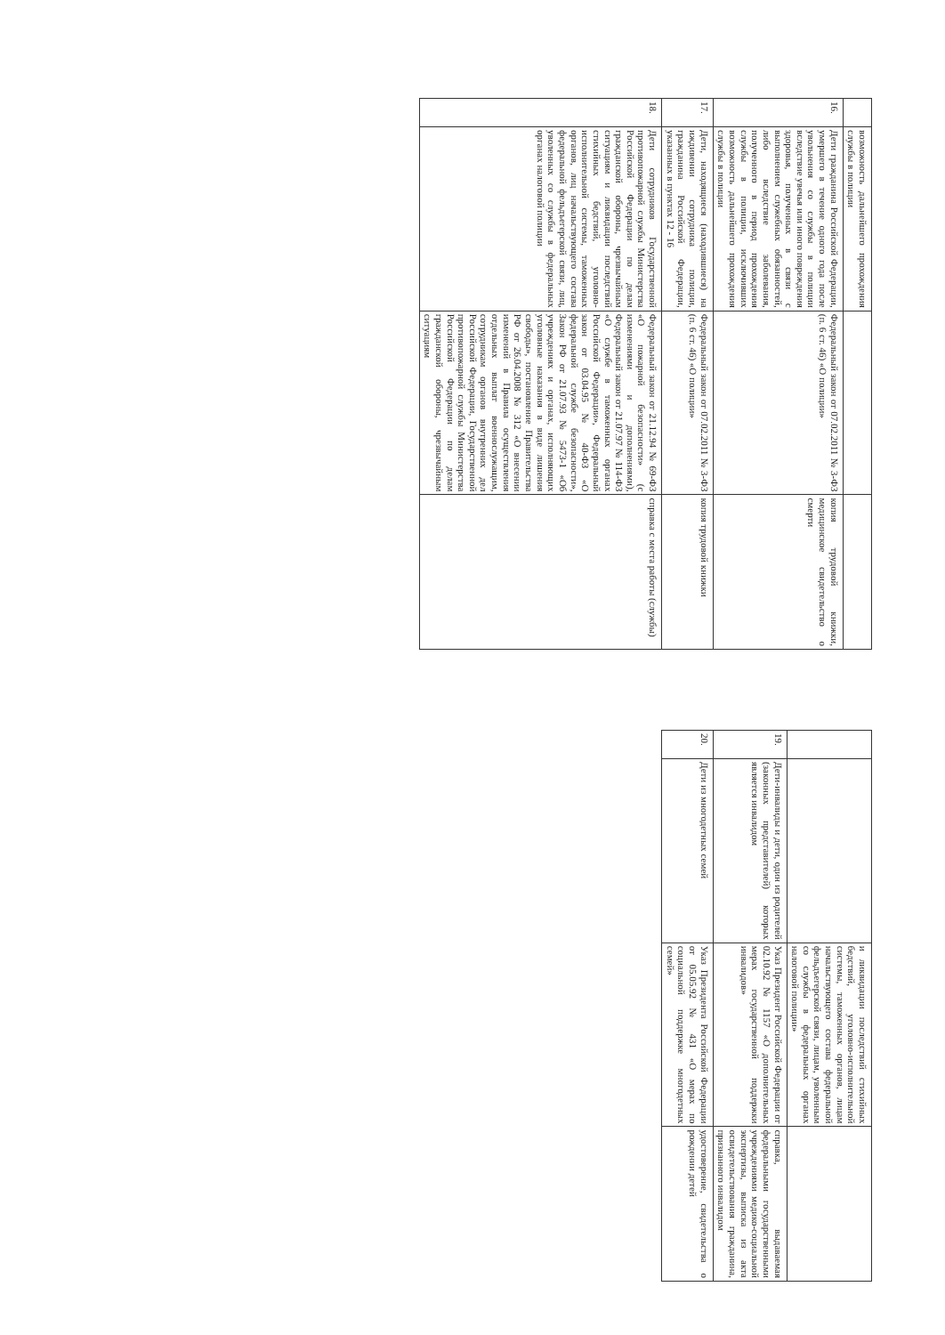| | возможность дальнейшего прохождения службы в полиции | | |
| 16. | Дети гражданина Российской Федерации, умершего в течение одного года после увольнения со службы в полиции вследствие увечья или иного повреждения здоровья, полученных в связи с выполнением служебных обязанностей, либо вследствие заболевания, полученного в период прохождения службы в полиции, исключивших возможность дальнейшего прохождения службы в полиции | Федеральный закон от 07.02.2011 № 3-ФЗ (п. 6 ст. 46) «О полиции» | копия трудовой книжки, медицинское свидетельство о смерти |
| 17. | Дети, находящиеся (находившиеся) на иждивении сотрудника полиции, гражданина Российской Федерации, указанных в пунктах 12 - 16 | Федеральный закон от 07.02.2011 № 3-ФЗ (п. 6 ст. 46) «О полиции» | копия трудовой книжки |
| 18. | Дети сотрудников Государственной противопожарной службы Министерства Российской Федерации по делам гражданской обороны, чрезвычайным ситуациям и ликвидации последствий стихийных бедствий, уголовно-исполнительной системы, таможенных органов, лиц начальствующего состава федеральной фельдъегерской связи, лиц, уволенных со службы в федеральных органах налоговой полиции | Федеральный закон от 21.12.94 № 69-ФЗ «О пожарной безопасности» (с изменениями и дополнениями), Федеральный закон от 21.07.97 № 114-ФЗ «О службе в таможенных органах Российской Федерации», Федеральный закон от 03.04.95 № 40-ФЗ «О федеральной службе безопасности», Закон РФ от 21.07.93 № 5473-1 «Об учреждениях и органах, исполняющих уголовные наказания в виде лишения свободы», постановление Правительства РФ от 26.04.2008 № 312 «О внесении изменений в Правила осуществления отдельных выплат военнослужащим, сотрудникам органов внутренних дел Российской Федерации, Государственной противопожарной службы Министерства Российской Федерации по делам гражданской обороны, чрезвычайным ситуациям | справка с места работы (службы) |
| | | и ликвидации последствий стихийных бедствий, уголовно-исполнительной системы, таможенных органов, лицам начальствующего состава федеральной фельдъегерской связи, лицам, уволенным со службы в федеральных органах налоговой полиции» | |
| 19. | Дети-инвалиды и дети, один из родителей (законных представителей) которых является инвалидом | Указ Президент Российской Федерации от 02.10.92 № 1157 «О дополнительных мерах государственной поддержки инвалидов» | справка, выдаваемая федеральными государственными учреждениями медико-социальной экспертизы, выписка из акта освидетельствования гражданина, признанного инвалидом |
| 20. | Дети из многодетных семей | Указ Президента Российской Федерации от 05.05.92 № 431 «О мерах по социальной поддержке многодетных семей» | удостоверение, свидетельства о рождении детей |